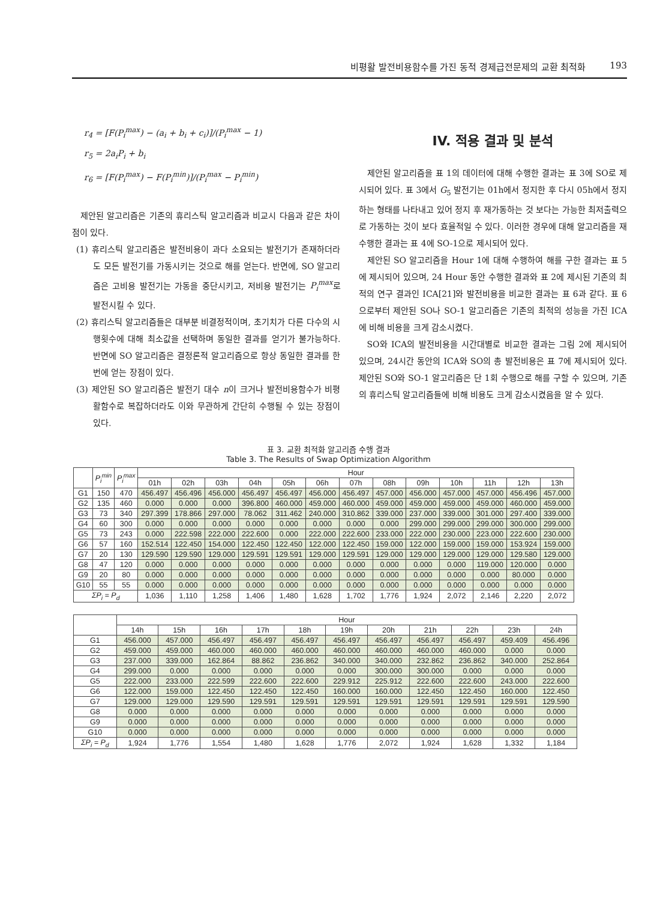비평활 발전비용함수를 가진 동적 경제급전문제의 교환 최적화 193
r<sub>4</sub> = [F(P<sub>i</sub><sup>max</sup>) − (a<sub>i</sub> + b<sub>i</sub> + c<sub>i</sub>)]/(P<sub>i</sub><sup>max</sup> − 1)
r<sub>5</sub> = 2a<sub>i</sub>P<sub>i</sub> + b<sub>i</sub>
r<sub>6</sub> = [F(P<sub>i</sub><sup>max</sup>) − F(P<sub>i</sub><sup>min</sup>)]/(P<sub>i</sub><sup>max</sup> − P<sub>i</sub><sup>min</sup>)
제안된 알고리즘은 기존의 휴리스틱 알고리즘과 비교시 다음과 같은 차이점이 있다.
(1) 휴리스틱 알고리즘은 발전비용이 과다 소요되는 발전기가 존재하더라도 모든 발전기를 가동시키는 것으로 해를 얻는다. 반면에, SO 알고리즘은 고비용 발전기는 가동을 중단시키고, 저비용 발전기는 P<sub>i</sub><sup>max</sup>로 발전시킬 수 있다.
(2) 휴리스틱 알고리즘들은 대부분 비결정적이며, 초기치가 다른 다수의 시행횟수에 대해 최소값을 선택하며 동일한 결과를 얻기가 불가능하다. 반면에 SO 알고리즘은 결정론적 알고리즘으로 항상 동일한 결과를 한 번에 얻는 장점이 있다.
(3) 제안된 SO 알고리즘은 발전기 대수 n이 크거나 발전비용함수가 비평활함수로 복잡하더라도 이와 무관하게 간단히 수행될 수 있는 장점이 있다.
IV. 적용 결과 및 분석
제안된 알고리즘을 표 1의 데이터에 대해 수행한 결과는 표 3에 SO로 제시되어 있다. 표 3에서 G<sub>5</sub> 발전기는 01h에서 정지한 후 다시 05h에서 정지하는 형태를 나타내고 있어 정지 후 재가동하는 것 보다는 가능한 최저출력으로 가동하는 것이 보다 효율적일 수 있다. 이러한 경우에 대해 알고리즘을 재 수행한 결과는 표 4에 SO-1으로 제시되어 있다.
제안된 SO 알고리즘을 Hour 1에 대해 수행하여 해를 구한 결과는 표 5에 제시되어 있으며, 24 Hour 동안 수행한 결과와 표 2에 제시된 기존의 최적의 연구 결과인 ICA[21]와 발전비용을 비교한 결과는 표 6과 같다. 표 6으로부터 제안된 SO나 SO-1 알고리즘은 기존의 최적의 성능을 가진 ICA에 비해 비용을 크게 감소시켰다.
SO와 ICA의 발전비용을 시간대별로 비교한 결과는 그림 2에 제시되어 있으며, 24시간 동안의 ICA와 SO의 총 발전비용은 표 7에 제시되어 있다. 제안된 SO와 SO-1 알고리즘은 단 1회 수행으로 해를 구할 수 있으며, 기존의 휴리스틱 알고리즘들에 비해 비용도 크게 감소시켰음을 알 수 있다.
표 3. 교환 최적화 알고리즘 수행 결과
Table 3. The Results of Swap Optimization Algorithm
| | P<sub>i</sub><sup>min</sup> | P<sub>i</sub><sup>max</sup> | Hour | | | | | | | | | | | | |
| --- | --- | --- | --- | --- | --- | --- | --- | --- | --- | --- | --- | --- | --- | --- | --- |
| | | | 01h | 02h | 03h | 04h | 05h | 06h | 07h | 08h | 09h | 10h | 11h | 12h | 13h |
| G1 | 150 | 470 | 456.497 | 456.496 | 456.000 | 456.497 | 456.497 | 456.000 | 456.497 | 457.000 | 456.000 | 457.000 | 457.000 | 456.496 | 457.000 |
| G2 | 135 | 460 | 0.000 | 0.000 | 0.000 | 396.800 | 460.000 | 459.000 | 460.000 | 459.000 | 459.000 | 459.000 | 459.000 | 460.000 | 459.000 |
| G3 | 73 | 340 | 297.399 | 178.866 | 297.000 | 78.062 | 311.462 | 240.000 | 310.862 | 339.000 | 237.000 | 339.000 | 301.000 | 297.400 | 339.000 |
| G4 | 60 | 300 | 0.000 | 0.000 | 0.000 | 0.000 | 0.000 | 0.000 | 0.000 | 0.000 | 299.000 | 299.000 | 299.000 | 300.000 | 299.000 |
| G5 | 73 | 243 | 0.000 | 222.598 | 222.000 | 222.600 | 0.000 | 222.000 | 222.600 | 233.000 | 222.000 | 230.000 | 223.000 | 222.600 | 230.000 |
| G6 | 57 | 160 | 152.514 | 122.450 | 154.000 | 122.450 | 122.450 | 122.000 | 122.450 | 159.000 | 122.000 | 159.000 | 159.000 | 153.924 | 159.000 |
| G7 | 20 | 130 | 129.590 | 129.590 | 129.000 | 129.591 | 129.591 | 129.000 | 129.591 | 129.000 | 129.000 | 129.000 | 129.000 | 129.580 | 129.000 |
| G8 | 47 | 120 | 0.000 | 0.000 | 0.000 | 0.000 | 0.000 | 0.000 | 0.000 | 0.000 | 0.000 | 0.000 | 119.000 | 120.000 | 0.000 |
| G9 | 20 | 80 | 0.000 | 0.000 | 0.000 | 0.000 | 0.000 | 0.000 | 0.000 | 0.000 | 0.000 | 0.000 | 0.000 | 80.000 | 0.000 |
| G10 | 55 | 55 | 0.000 | 0.000 | 0.000 | 0.000 | 0.000 | 0.000 | 0.000 | 0.000 | 0.000 | 0.000 | 0.000 | 0.000 | 0.000 |
| ΣP<sub>i</sub> = P<sub>d</sub> | | | 1,036 | 1,110 | 1,258 | 1,406 | 1,480 | 1,628 | 1,702 | 1,776 | 1,924 | 2,072 | 2,146 | 2,220 | 2,072 |
| | Hour | | | | | | | | | | |
| --- | --- | --- | --- | --- | --- | --- | --- | --- | --- | --- | --- |
| | 14h | 15h | 16h | 17h | 18h | 19h | 20h | 21h | 22h | 23h | 24h |
| G1 | 456.000 | 457.000 | 456.497 | 456.497 | 456.497 | 456.497 | 456.497 | 456.497 | 456.497 | 459.409 | 456.496 |
| G2 | 459.000 | 459.000 | 460.000 | 460.000 | 460.000 | 460.000 | 460.000 | 460.000 | 460.000 | 0.000 | 0.000 |
| G3 | 237.000 | 339.000 | 162.864 | 88.862 | 236.862 | 340.000 | 340.000 | 232.862 | 236.862 | 340.000 | 252.864 |
| G4 | 299.000 | 0.000 | 0.000 | 0.000 | 0.000 | 0.000 | 300.000 | 300.000 | 0.000 | 0.000 | 0.000 |
| G5 | 222.000 | 233.000 | 222.599 | 222.600 | 222.600 | 229.912 | 225.912 | 222.600 | 222.600 | 243.000 | 222.600 |
| G6 | 122.000 | 159.000 | 122.450 | 122.450 | 122.450 | 160.000 | 160.000 | 122.450 | 122.450 | 160.000 | 122.450 |
| G7 | 129.000 | 129.000 | 129.590 | 129.591 | 129.591 | 129.591 | 129.591 | 129.591 | 129.591 | 129.591 | 129.590 |
| G8 | 0.000 | 0.000 | 0.000 | 0.000 | 0.000 | 0.000 | 0.000 | 0.000 | 0.000 | 0.000 | 0.000 |
| G9 | 0.000 | 0.000 | 0.000 | 0.000 | 0.000 | 0.000 | 0.000 | 0.000 | 0.000 | 0.000 | 0.000 |
| G10 | 0.000 | 0.000 | 0.000 | 0.000 | 0.000 | 0.000 | 0.000 | 0.000 | 0.000 | 0.000 | 0.000 |
| ΣP<sub>i</sub> = P<sub>d</sub> | 1,924 | 1,776 | 1,554 | 1,480 | 1,628 | 1,776 | 2,072 | 1,924 | 1,628 | 1,332 | 1,184 |